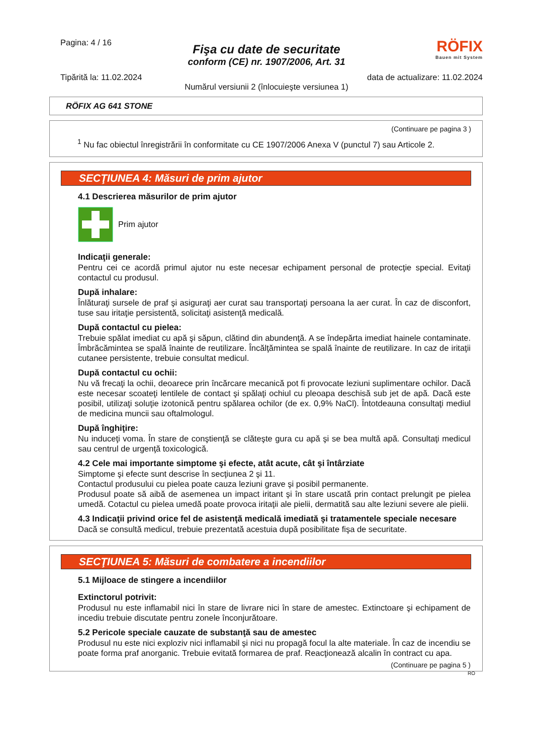Pagina: 4 / 16
RÖFIX
Bauen mit System
Fişa cu date de securitate
conform (CE) nr. 1907/2006, Art. 31
Tipărită la: 11.02.2024 data de actualizare: 11.02.2024
Numărul versiunii 2 (înlocuieşte versiunea 1)
RÖFIX AG 641 STONE
(Continuare pe pagina 3 )
<sup>1</sup> Nu fac obiectul înregistrării în conformitate cu CE 1907/2006 Anexa V (punctul 7) sau Articole 2.
SECŢIUNEA 4: Măsuri de prim ajutor
4.1 Descrierea măsurilor de prim ajutor
Prim ajutor
Indicaţii generale:
Pentru cei ce acordă primul ajutor nu este necesar echipament personal de protecţie special. Evitaţi contactul cu produsul.
După inhalare:
Înlăturaţi sursele de praf şi asiguraţi aer curat sau transportaţi persoana la aer curat. În caz de disconfort, tuse sau iritaţie persistentă, solicitaţi asistenţă medicală.
După contactul cu pielea:
Trebuie spălat imediat cu apă şi săpun, clătind din abundenţă. A se îndepărta imediat hainele contaminate. Îmbrăcămintea se spală înainte de reutilizare. Încălţămintea se spală înainte de reutilizare. In caz de iritaţii cutanee persistente, trebuie consultat medicul.
După contactul cu ochii:
Nu vă frecaţi la ochii, deoarece prin încărcare mecanică pot fi provocate leziuni suplimentare ochilor. Dacă este necesar scoateţi lentilele de contact şi spălaţi ochiul cu pleoapa deschisă sub jet de apă. Dacă este posibil, utilizaţi soluţie izotonică pentru spălarea ochilor (de ex. 0,9% NaCl). Întotdeauna consultaţi mediul de medicina muncii sau oftalmologul.
După înghiţire:
Nu induceţi voma. În stare de conştienţă se clăteşte gura cu apă şi se bea multă apă. Consultaţi medicul sau centrul de urgenţă toxicologică.
4.2 Cele mai importante simptome şi efecte, atât acute, cât şi întârziate
Simptome şi efecte sunt descrise în secţiunea 2 şi 11.
Contactul produsului cu pielea poate cauza leziuni grave şi posibil permanente.
Produsul poate să aibă de asemenea un impact iritant şi în stare uscată prin contact prelungit pe pielea umedă. Cotactul cu pielea umedă poate provoca iritaţii ale pielii, dermatită sau alte leziuni severe ale pielii.
4.3 Indicaţii privind orice fel de asistenţă medicală imediată şi tratamentele speciale necesare
Dacă se consultă medicul, trebuie prezentată acestuia după posibilitate fişa de securitate.
SECŢIUNEA 5: Măsuri de combatere a incendiilor
5.1 Mijloace de stingere a incendiilor
Extinctorul potrivit:
Produsul nu este inflamabil nici în stare de livrare nici în stare de amestec. Extinctoare şi echipament de incediu trebuie discutate pentru zonele înconjurătoare.
5.2 Pericole speciale cauzate de substanţă sau de amestec
Produsul nu este nici exploziv nici inflamabil şi nici nu propagă focul la alte materiale. În caz de incendiu se poate forma praf anorganic. Trebuie evitată formarea de praf. Reacţionează alcalin în contract cu apa.
(Continuare pe pagina 5 )
RO